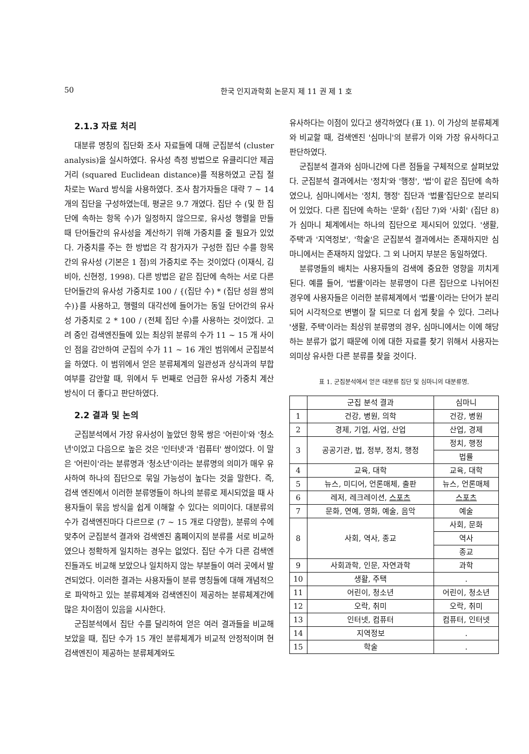50 한국 인지과학회 논문지 제 11 권 제 1 호
2.1.3 자료 처리
대분류 명칭의 집단화 조사 자료들에 대해 군집분석 (cluster analysis)을 실시하였다. 유사성 측정 방법으로 유클리디안 제곱거리 (squared Euclidean distance)를 적용하였고 군집 절차로는 Ward 방식을 사용하였다. 조사 참가자들은 대략 7 ~ 14 개의 집단을 구성하였는데, 평균은 9.7 개였다. 집단 수 (및 한 집단에 속하는 항목 수)가 일정하지 않으므로, 유사성 행렬을 만들 때 단어들간의 유사성을 계산하기 위해 가중치를 줄 필요가 있었다. 가중치를 주는 한 방법은 각 참가자가 구성한 집단 수를 항목간의 유사성 (기본은 1 점)의 가중치로 주는 것이었다 (이재식, 김비아, 신현정, 1998). 다른 방법은 같은 집단에 속하는 서로 다른 단어들간의 유사성 가중치로 100 / {(집단 수) * (집단 성원 쌍의 수)}를 사용하고, 행렬의 대각선에 들어가는 동일 단어간의 유사성 가중치로 2 * 100 / (전체 집단 수)를 사용하는 것이었다. 고려 중인 검색엔진들에 있는 최상위 분류의 수가 11 ~ 15 개 사이인 점을 감안하여 군집의 수가 11 ~ 16 개인 범위에서 군집분석을 하였다. 이 범위에서 얻은 분류체계의 일관성과 상식과의 부합 여부를 감안할 때, 위에서 두 번째로 언급한 유사성 가중치 계산 방식이 더 좋다고 판단하였다.
2.2 결과 및 논의
군집분석에서 가장 유사성이 높았던 항목 쌍은 '어린이'와 '청소년'이었고 다음으로 높은 것은 '인터넷'과 '컴퓨터' 쌍이었다. 이 말은 '어린이'라는 분류명과 '청소년'이라는 분류명의 의미가 매우 유사하여 하나의 집단으로 묶일 가능성이 높다는 것을 말한다. 즉, 검색 엔진에서 이러한 분류명들이 하나의 분류로 제시되었을 때 사용자들이 묶음 방식을 쉽게 이해할 수 있다는 의미이다. 대분류의 수가 검색엔진마다 다르므로 (7 ~ 15 개로 다양함), 분류의 수에 맞추어 군집분석 결과와 검색엔진 홈페이지의 분류를 서로 비교하였으나 정확하게 일치하는 경우는 없었다. 집단 수가 다른 검색엔진들과도 비교해 보았으나 일치하지 않는 부분들이 여러 곳에서 발견되었다. 이러한 결과는 사용자들이 분류 명칭들에 대해 개념적으로 파악하고 있는 분류체계와 검색엔진이 제공하는 분류체계간에 많은 차이점이 있음을 시사한다.
군집분석에서 집단 수를 달리하여 얻은 여러 결과들을 비교해 보았을 때, 집단 수가 15 개인 분류체계가 비교적 안정적이며 현 검색엔진이 제공하는 분류체계와도
유사하다는 이점이 있다고 생각하였다 (표 1). 이 가상의 분류체계와 비교할 때, 검색엔진 '심마니'의 분류가 이와 가장 유사하다고 판단하였다.
군집분석 결과와 심마니간에 다른 점들을 구체적으로 살펴보았다. 군집분석 결과에서는 '정치'와 '행정', '법'이 같은 집단에 속하였으나, 심마니에서는 '정치, 행정' 집단과 '법률'집단으로 분리되어 있었다. 다른 집단에 속하는 '문화' (집단 7)와 '사회' (집단 8)가 심마니 체계에서는 하나의 집단으로 제시되어 있었다. '생활, 주택'과 '지역정보', '학술'은 군집분석 결과에서는 존재하지만 심마니에서는 존재하지 않았다. 그 외 나머지 부분은 동일하였다.
분류명들의 배치는 사용자들의 검색에 중요한 영향을 끼치게 된다. 예를 들어, '법률'이라는 분류명이 다른 집단으로 나뉘어진 경우에 사용자들은 이러한 분류체계에서 '법률'이라는 단어가 분리되어 시각적으로 변별이 잘 되므로 더 쉽게 찾을 수 있다. 그러나 '생활, 주택'이라는 최상위 분류명의 경우, 심마니에서는 이에 해당하는 분류가 없기 때문에 이에 대한 자료를 찾기 위해서 사용자는 의미상 유사한 다른 분류를 찾을 것이다.
표 1. 군집분석에서 얻은 대분류 집단 및 심마니의 대분류명.
| | 군집 분석 결과 | 심마니 |
| --- | --- | --- |
| 1 | 건강, 병원, 의학 | 건강, 병원 |
| 2 | 경제, 기업, 사업, 산업 | 산업, 경제 |
| 3 | 공공기관, 법, 정부, 정치, 행정 | 정치, 행정 |
| | | 법률 |
| 4 | 교육, 대학 | 교육, 대학 |
| 5 | 뉴스, 미디어, 언론매체, 출판 | 뉴스, 언론매체 |
| 6 | 레저, 레크레이션, 스포츠 | 스포츠 |
| 7 | 문화, 연예, 영화, 예술, 음악 | 예술 |
| | | 사회, 문화 |
| 8 | 사회, 역사, 종교 | |
| | | 역사 |
| | | 종교 |
| 9 | 사회과학, 인문, 자연과학 | 과학 |
| 10 | 생활, 주택 | . |
| 11 | 어린이, 청소년 | 어린이, 청소년 |
| 12 | 오락, 취미 | 오락, 취미 |
| 13 | 인터넷, 컴퓨터 | 컴퓨터, 인터넷 |
| 14 | 지역정보 | . |
| 15 | 학술 | . |